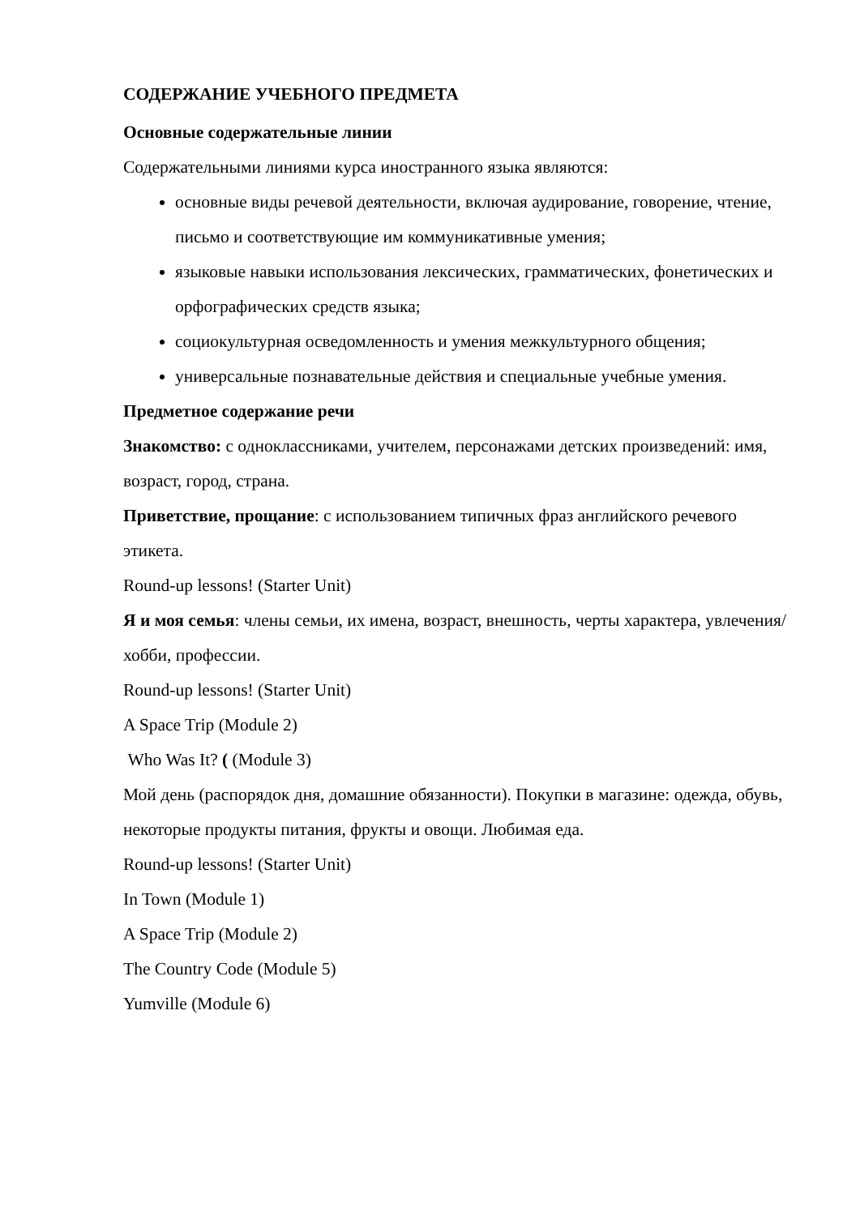СОДЕРЖАНИЕ УЧЕБНОГО ПРЕДМЕТА
Основные содержательные линии
Содержательными линиями курса иностранного языка являются:
основные виды речевой деятельности, включая аудирование, говорение, чтение, письмо и соответствующие им коммуникативные умения;
языковые навыки использования лексических, грамматических, фонетических и орфографических средств языка;
социокультурная осведомленность и умения межкультурного общения;
универсальные познавательные действия и специальные учебные умения.
Предметное содержание речи
Знакомство: с одноклассниками, учителем, персонажами детских произведений: имя, возраст, город, страна.
Приветствие, прощание: с использованием типичных фраз английского речевого этикета.
Round-up lessons! (Starter Unit)
Я и моя семья: члены семьи, их имена, возраст, внешность, черты характера, увлечения/хобби, профессии.
Round-up lessons! (Starter Unit)
A Space Trip (Module 2)
Who Was It? ( (Module 3)
Мой день (распорядок дня, домашние обязанности). Покупки в магазине: одежда, обувь, некоторые продукты питания, фрукты и овощи. Любимая еда.
Round-up lessons! (Starter Unit)
In Town (Module 1)
A Space Trip (Module 2)
The Country Code (Module 5)
Yumville (Module 6)